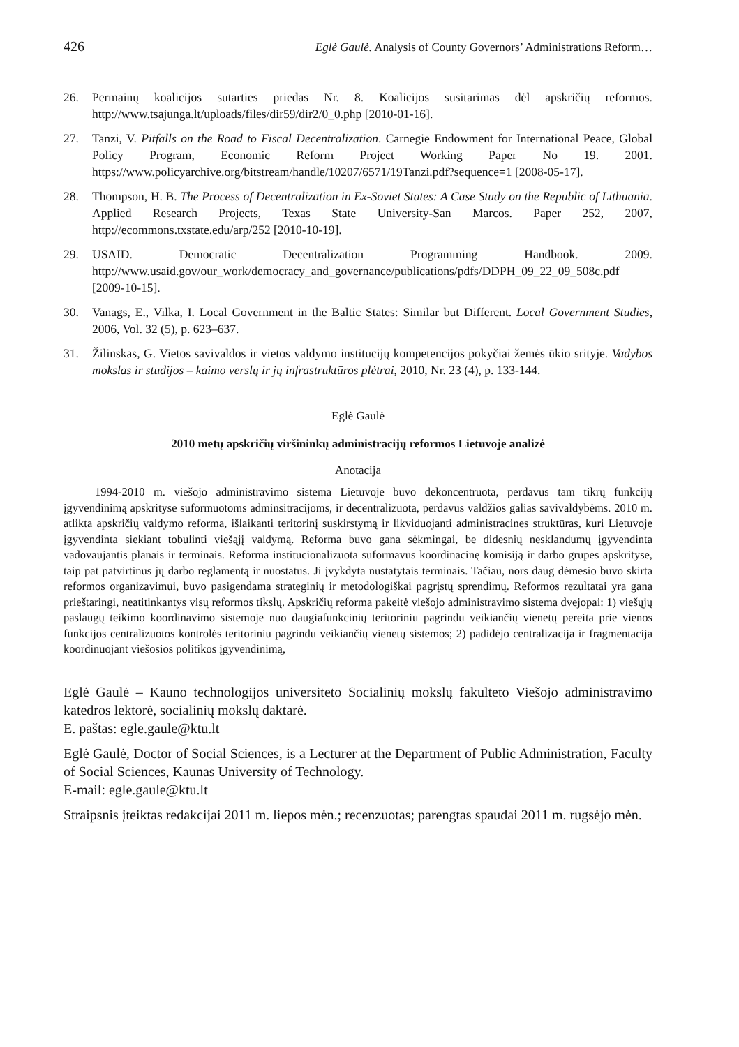426 Eglė Gaulė. Analysis of County Governors’ Administrations Reform…
26. Permainų koalicijos sutarties priedas Nr. 8. Koalicijos susitarimas dėl apskričių reformos. http://www.tsajunga.lt/uploads/files/dir59/dir2/0_0.php [2010-01-16].
27. Tanzi, V. Pitfalls on the Road to Fiscal Decentralization. Carnegie Endowment for International Peace, Global Policy Program, Economic Reform Project Working Paper No 19. 2001. https://www.policyarchive.org/bitstream/handle/10207/6571/19Tanzi.pdf?sequence=1 [2008-05-17].
28. Thompson, H. B. The Process of Decentralization in Ex-Soviet States: A Case Study on the Republic of Lithuania. Applied Research Projects, Texas State University-San Marcos. Paper 252, 2007, http://ecommons.txstate.edu/arp/252 [2010-10-19].
29. USAID. Democratic Decentralization Programming Handbook. 2009. http://www.usaid.gov/our_work/democracy_and_governance/publications/pdfs/DDPH_09_22_09_508c.pdf [2009-10-15].
30. Vanags, E., Vilka, I. Local Government in the Baltic States: Similar but Different. Local Government Studies, 2006, Vol. 32 (5), p. 623–637.
31. Žilinskas, G. Vietos savivaldos ir vietos valdymo institucijų kompetencijos pokyčiai žemės ūkio srityje. Vadybos mokslas ir studijos – kaimo verslų ir jų infrastruktūros plėtrai, 2010, Nr. 23 (4), p. 133-144.
Eglė Gaulė
2010 metų apskričių viršininkų administracijų reformos Lietuvoje analizė
Anotacija
1994-2010 m. viešojo administravimo sistema Lietuvoje buvo dekoncentruota, perdavus tam tikrų funkcijų įgyvendinimą apskrityse suformuotoms adminsitracijoms, ir decentralizuota, perdavus valdžios galias savivaldybėms. 2010 m. atlikta apskričių valdymo reforma, išlaikanti teritorinį suskirstymą ir likviduojanti administracines struktūras, kuri Lietuvoje įgyvendinta siekiant tobulinti viešąjį valdymą. Reforma buvo gana sėkmingai, be didesnių nesklandumų įgyvendinta vadovaujantis planais ir terminais. Reforma institucionalizuota suformavus koordinacinę komisiją ir darbo grupes apskrityse, taip pat patvirtinus jų darbo reglamentą ir nuostatus. Ji įvykdyta nustatytais terminais. Tačiau, nors daug dėmesio buvo skirta reformos organizavimui, buvo pasigendama strateginių ir metodologiškai pagrįstų sprendimų. Reformos rezultatai yra gana prieštaringi, neatitinkantys visų reformos tikslų. Apskričių reforma pakeitė viešojo administravimo sistema dvejopai: 1) viešųjų paslaugų teikimo koordinavimo sistemoje nuo daugiafunkcinių teritoriniu pagrindu veikiančių vienetų pereita prie vienos funkcijos centralizuotos kontrolės teritoriniu pagrindu veikiančių vienetų sistemos; 2) padidėjo centralizacija ir fragmentacija koordinuojant viešosios politikos įgyvendinimą,
Eglė Gaulė – Kauno technologijos universiteto Socialinių mokslų fakulteto Viešojo administravimo katedros lektorė, socialinių mokslų daktarė.
E. paštas: egle.gaule@ktu.lt
Eglė Gaulė, Doctor of Social Sciences, is a Lecturer at the Department of Public Administration, Faculty of Social Sciences, Kaunas University of Technology.
E-mail: egle.gaule@ktu.lt
Straipsnis įteiktas redakcijai 2011 m. liepos mėn.; recenzuotas; parengtas spaudai 2011 m. rugsėjo mėn.